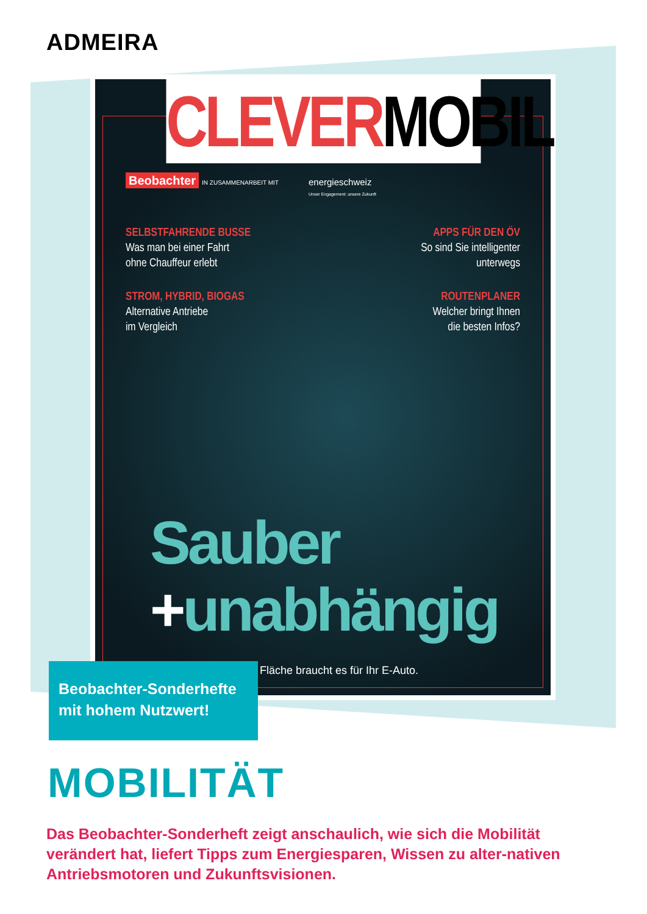ADMEIRA
CLEVERMOBIL
Beobachter IN ZUSAMMENARBEIT MIT
energieschweiz
Unser Engagement: unsere Zukunft
SELBSTFAHRENDE BUSSE
Was man bei einer Fahrt
ohne Chauffeur erlebt
APPS FÜR DEN ÖV
So sind Sie intelligenter
unterwegs
STROM, HYBRID, BIOGAS
Alternative Antriebe
im Vergleich
ROUTENPLANER
Welcher bringt Ihnen
die besten Infos?
Sauber
+unabhängig
Fläche braucht es für Ihr E-Auto.
Beobachter-Sonderhefte mit hohem Nutzwert!
MOBILITÄT
Das Beobachter-Sonderheft zeigt anschaulich, wie sich die Mobilität verändert hat, liefert Tipps zum Energiesparen, Wissen zu alter-nativen Antriebsmotoren und Zukunftsvisionen.